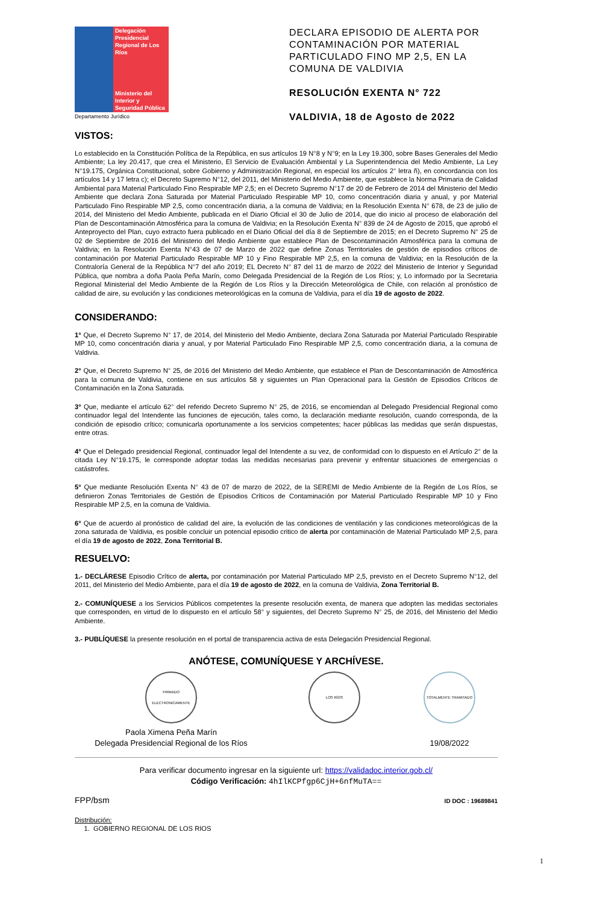Delegación Presidencial Regional de Los Ríos
Ministerio del Interior y Seguridad Pública
Departamento Jurídico
DECLARA EPISODIO DE ALERTA POR CONTAMINACIÓN POR MATERIAL PARTICULADO FINO MP 2,5, EN LA COMUNA DE VALDIVIA
RESOLUCIÓN EXENTA N° 722
VALDIVIA, 18 de Agosto de 2022
VISTOS:
Lo establecido en la Constitución Política de la República, en sus artículos 19 N°8 y N°9; en la Ley 19.300, sobre Bases Generales del Medio Ambiente; La ley 20.417, que crea el Ministerio, El Servicio de Evaluación Ambiental y La Superintendencia del Medio Ambiente, La Ley N°19.175, Orgánica Constitucional, sobre Gobierno y Administración Regional, en especial los artículos 2° letra ñ), en concordancia con los artículos 14 y 17 letra c); el Decreto Supremo N°12, del 2011, del Ministerio del Medio Ambiente, que establece la Norma Primaria de Calidad Ambiental para Material Particulado Fino Respirable MP 2,5; en el Decreto Supremo N°17 de 20 de Febrero de 2014 del Ministerio del Medio Ambiente que declara Zona Saturada por Material Particulado Respirable MP 10, como concentración diaria y anual, y por Material Particulado Fino Respirable MP 2,5, como concentración diaria, a la comuna de Valdivia; en la Resolución Exenta N° 678, de 23 de julio de 2014, del Ministerio del Medio Ambiente, publicada en el Diario Oficial el 30 de Julio de 2014, que dio inicio al proceso de elaboración del Plan de Descontaminación Atmosférica para la comuna de Valdivia; en la Resolución Exenta N° 839 de 24 de Agosto de 2015, que aprobó el Anteproyecto del Plan, cuyo extracto fuera publicado en el Diario Oficial del día 8 de Septiembre de 2015; en el Decreto Supremo N° 25 de 02 de Septiembre de 2016 del Ministerio del Medio Ambiente que establece Plan de Descontaminación Atmosférica para la comuna de Valdivia; en la Resolución Exenta N°43 de 07 de Marzo de 2022 que define Zonas Territoriales de gestión de episodios críticos de contaminación por Material Particulado Respirable MP 10 y Fino Respirable MP 2,5, en la comuna de Valdivia; en la Resolución de la Contraloría General de la República N°7 del año 2019; EL Decreto N° 87 del 11 de marzo de 2022 del Ministerio de Interior y Seguridad Pública, que nombra a doña Paola Peña Marín, como Delegada Presidencial de la Región de Los Ríos; y, Lo informado por la Secretaria Regional Ministerial del Medio Ambiente de la Región de Los Ríos y la Dirección Meteorológica de Chile, con relación al pronóstico de calidad de aire, su evolución y las condiciones meteorológicas en la comuna de Valdivia, para el día 19 de agosto de 2022.
CONSIDERANDO:
1° Que, el Decreto Supremo N° 17, de 2014, del Ministerio del Medio Ambiente, declara Zona Saturada por Material Particulado Respirable MP 10, como concentración diaria y anual, y por Material Particulado Fino Respirable MP 2,5, como concentración diaria, a la comuna de Valdivia.
2° Que, el Decreto Supremo N° 25, de 2016 del Ministerio del Medio Ambiente, que establece el Plan de Descontaminación de Atmosférica para la comuna de Valdivia, contiene en sus artículos 58 y siguientes un Plan Operacional para la Gestión de Episodios Críticos de Contaminación en la Zona Saturada.
3° Que, mediante el artículo 62° del referido Decreto Supremo N° 25, de 2016, se encomiendan al Delegado Presidencial Regional como continuador legal del Intendente las funciones de ejecución, tales como, la declaración mediante resolución, cuando corresponda, de la condición de episodio crítico; comunicarla oportunamente a los servicios competentes; hacer públicas las medidas que serán dispuestas, entre otras.
4° Que el Delegado presidencial Regional, continuador legal del Intendente a su vez, de conformidad con lo dispuesto en el Artículo 2° de la citada Ley N°19.175, le corresponde adoptar todas las medidas necesarias para prevenir y enfrentar situaciones de emergencias o catástrofes.
5° Que mediante Resolución Exenta N° 43 de 07 de marzo de 2022, de la SEREMI de Medio Ambiente de la Región de Los Ríos, se definieron Zonas Territoriales de Gestión de Episodios Críticos de Contaminación por Material Particulado Respirable MP 10 y Fino Respirable MP 2,5, en la comuna de Valdivia.
6° Que de acuerdo al pronóstico de calidad del aire, la evolución de las condiciones de ventilación y las condiciones meteorológicas de la zona saturada de Valdivia, es posible concluir un potencial episodio critico de alerta por contaminación de Material Particulado MP 2,5, para el día 19 de agosto de 2022, Zona Territorial B.
RESUELVO:
1.- DECLÁRESE Episodio Crítico de alerta, por contaminación por Material Particulado MP 2,5, previsto en el Decreto Supremo N°12, del 2011, del Ministerio del Medio Ambiente, para el día 19 de agosto de 2022, en la comuna de Valdivia, Zona Territorial B.
2.- COMUNÍQUESE a los Servicios Públicos competentes la presente resolución exenta, de manera que adopten las medidas sectoriales que corresponden, en virtud de lo dispuesto en el artículo 58° y siguientes, del Decreto Supremo N° 25, de 2016, del Ministerio del Medio Ambiente.
3.- PUBLÍQUESE la presente resolución en el portal de transparencia activa de esta Delegación Presidencial Regional.
ANÓTESE, COMUNÍQUESE Y ARCHÍVESE.
FIRMADO ELECTRONICAMENTE
Paola Ximena Peña Marín
Delegada Presidencial Regional de los Ríos
LOS RÍOS TOTALMENTE TRAMITADO
19/08/2022
Para verificar documento ingresar en la siguiente url: https://validadoc.interior.gob.cl/
Código Verificación: 4hIlKCPfgp6CjH+6nfMuTA==
FPP/bsm ID DOC : 19689841
Distribución:
1. GOBIERNO REGIONAL DE LOS RIOS
1